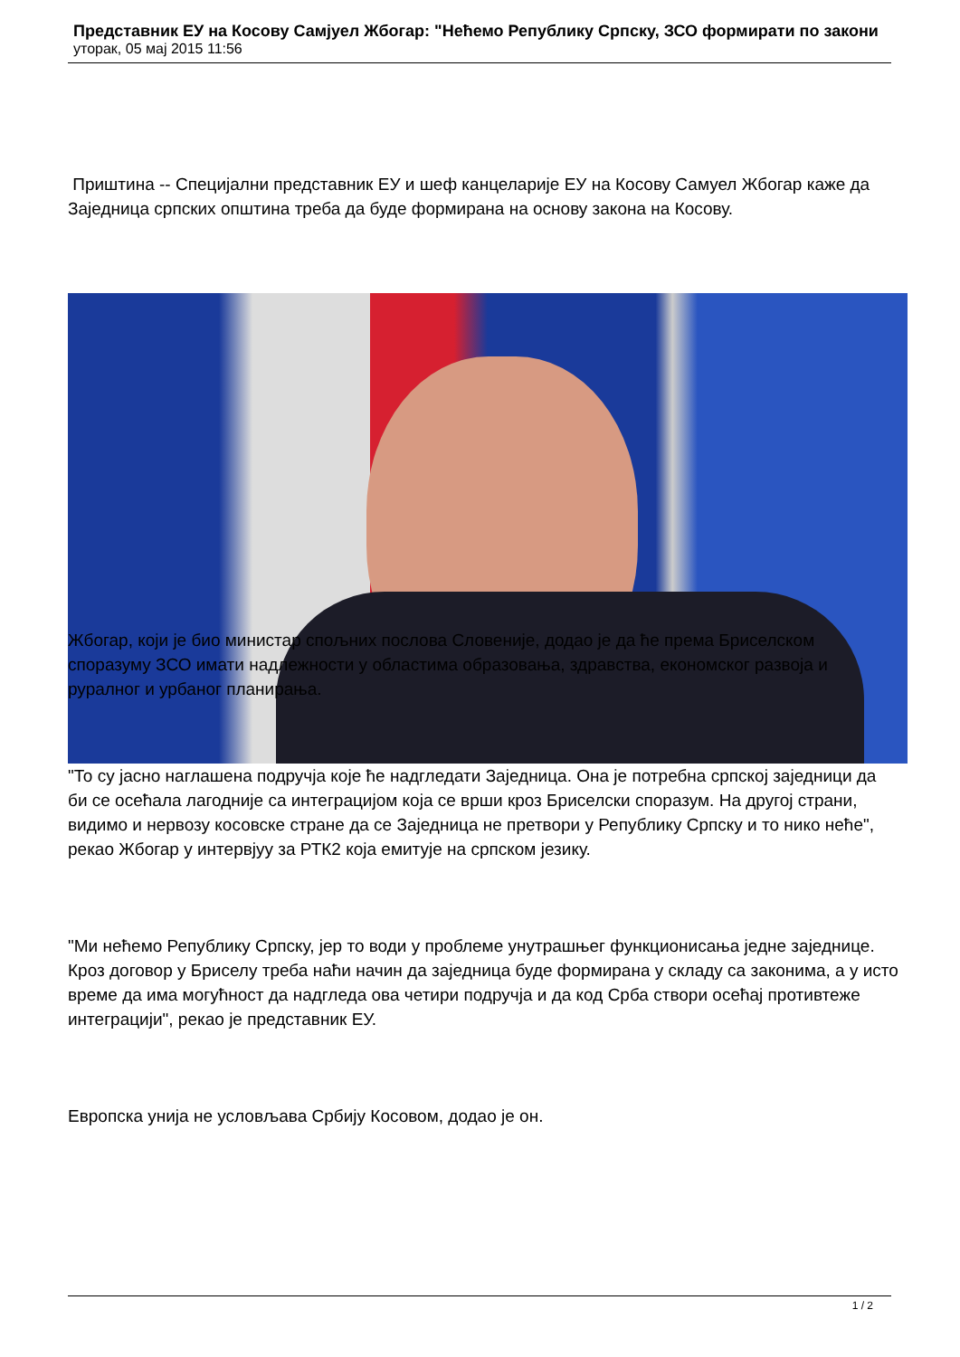Представник ЕУ на Косову Самјуел Жбогар: "Нећемо Републику Српску, ЗСО формирати по закони
уторак, 05 мај 2015 11:56
Приштина -- Специјални представник ЕУ и шеф канцеларије ЕУ на Косову Самуел Жбогар каже да Заједница српских општина треба да буде формирана на основу закона на Косову.
Жбогар, који је био министар спољних послова Словеније, додао је да ће према Бриселском споразуму ЗСО имати надлежности у областима образовања, здравства, економског развоја и руралног и урбаног планирања.
"То су јасно наглашена подручја које ће надгледати Заједница. Она је потребна српској заједници да би се осећала лагодније са интеграцијом која се врши кроз Бриселски споразум. На другој страни, видимо и нервозу косовске стране да се Заједница не претвори у Републику Српску и то нико неће", рекао Жбогар у интервјуу за РТК2 која емитује на српском језику.
"Ми нећемо Републику Српску, јер то води у проблеме унутрашњег функционисања једне заједнице. Кроз договор у Бриселу треба наћи начин да заједница буде формирана у складу са законима, а у исто време да има могућност да надгледа ова четири подручја и да код Срба створи осећај противтеже интеграцији", рекао је представник ЕУ.
Европска унија не условљава Србију Косовом, додао је он.
1 / 2